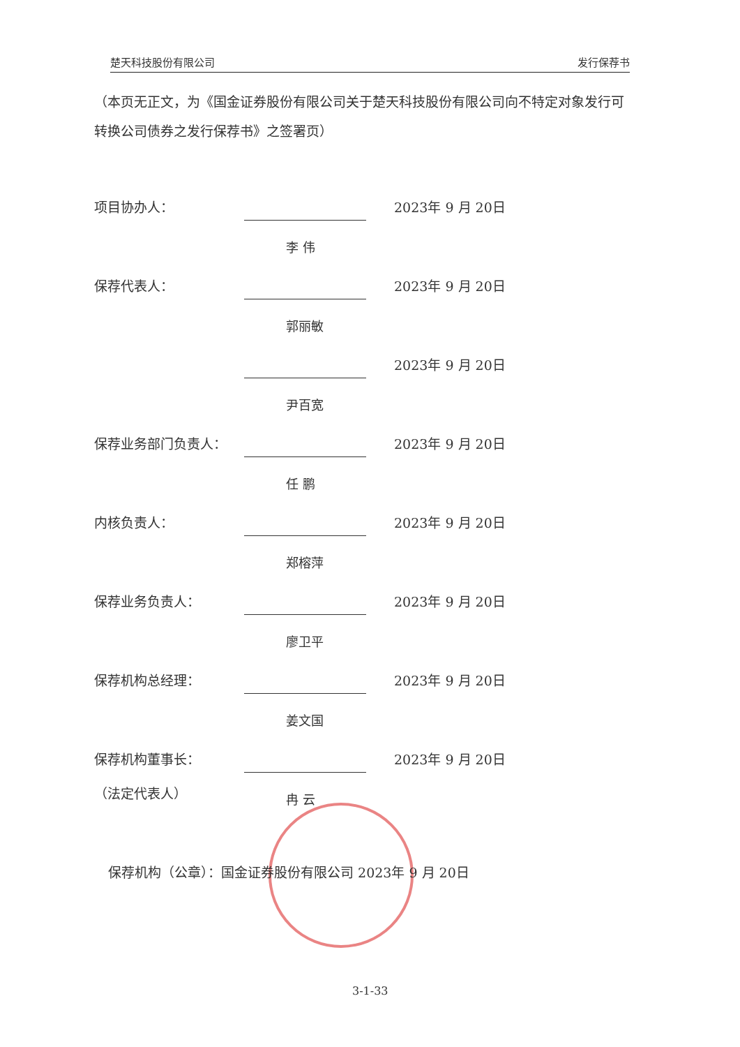楚天科技股份有限公司 发行保荐书
（本页无正文，为《国金证券股份有限公司关于楚天科技股份有限公司向不特定对象发行可转换公司债券之发行保荐书》之签署页）
项目协办人：
李 伟
2023年 9 月 20日
保荐代表人：
郭丽敏
2023年 9 月 20日
尹百宽
2023年 9 月 20日
保荐业务部门负责人：
任 鹏
2023年 9 月 20日
内核负责人：
郑榕萍
2023年 9 月 20日
保荐业务负责人：
廖卫平
2023年 9 月 20日
保荐机构总经理：
姜文国
2023年 9 月 20日
保荐机构董事长：
（法定代表人）
冉 云
2023年 9 月 20日
保荐机构（公章）：国金证券股份有限公司 2023年 9 月 20日
3-1-33